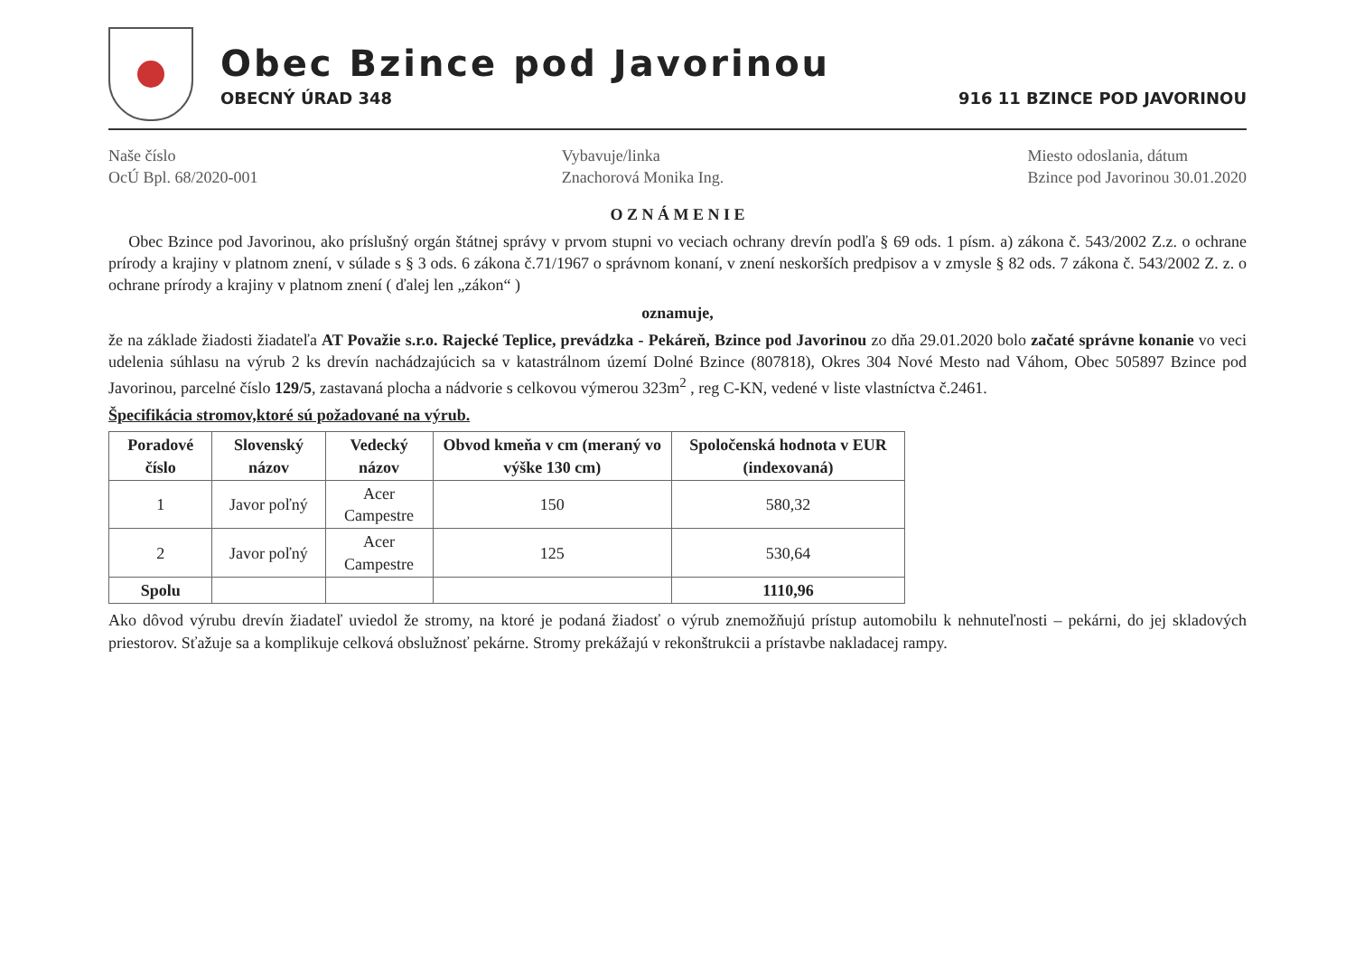Obec Bzince pod Javorinou
OBECNÝ ÚRAD 348 916 11 BZINCE POD JAVORINOU
Naše číslo
OcÚ Bpl. 68/2020-001
Vybavuje/linka
Znachorová Monika Ing.
Miesto odoslania, dátum
Bzince pod Javorinou 30.01.2020
O Z N Á M E N I E
Obec Bzince pod Javorinou, ako príslušný orgán štátnej správy v prvom stupni vo veciach ochrany drevín podľa § 69 ods. 1 písm. a) zákona č. 543/2002 Z.z. o ochrane prírody a krajiny v platnom znení, v súlade s § 3 ods. 6 zákona č.71/1967 o správnom konaní, v znení neskorších predpisov a v zmysle § 82 ods. 7 zákona č. 543/2002 Z. z. o ochrane prírody a krajiny v platnom znení ( ďalej len „zákon“ )
oznamuje,
že na základe žiadosti žiadateľa AT Považie s.r.o. Rajecké Teplice, prevádzka - Pekáreň, Bzince pod Javorinou zo dňa 29.01.2020 bolo začaté správne konanie vo veci udelenia súhlasu na výrub 2 ks drevín nachádzajúcich sa v katastrálnom území Dolné Bzince (807818), Okres 304 Nové Mesto nad Váhom, Obec 505897 Bzince pod Javorinou, parcelné číslo 129/5, zastavaná plocha a nádvorie s celkovou výmerou 323m<sup>2</sup> , reg C-KN, vedené v liste vlastníctva č.2461.
Špecifikácia stromov,ktoré sú požadované na výrub.
| Poradové číslo | Slovenský názov | Vedecký názov | Obvod kmeňa v cm (meraný vo výške 130 cm) | Spoločenská hodnota v EUR (indexovaná) |
| --- | --- | --- | --- | --- |
| 1 | Javor poľný | Acer Campestre | 150 | 580,32 |
| 2 | Javor poľný | Acer Campestre | 125 | 530,64 |
| Spolu | | | | 1110,96 |
Ako dôvod výrubu drevín žiadateľ uviedol že stromy, na ktoré je podaná žiadosť o výrub znemožňujú prístup automobilu k nehnuteľnosti – pekárni, do jej skladových priestorov. Sťažuje sa a komplikuje celková obslužnosť pekárne. Stromy prekážajú v rekonštrukcii a prístavbe nakladacej rampy.